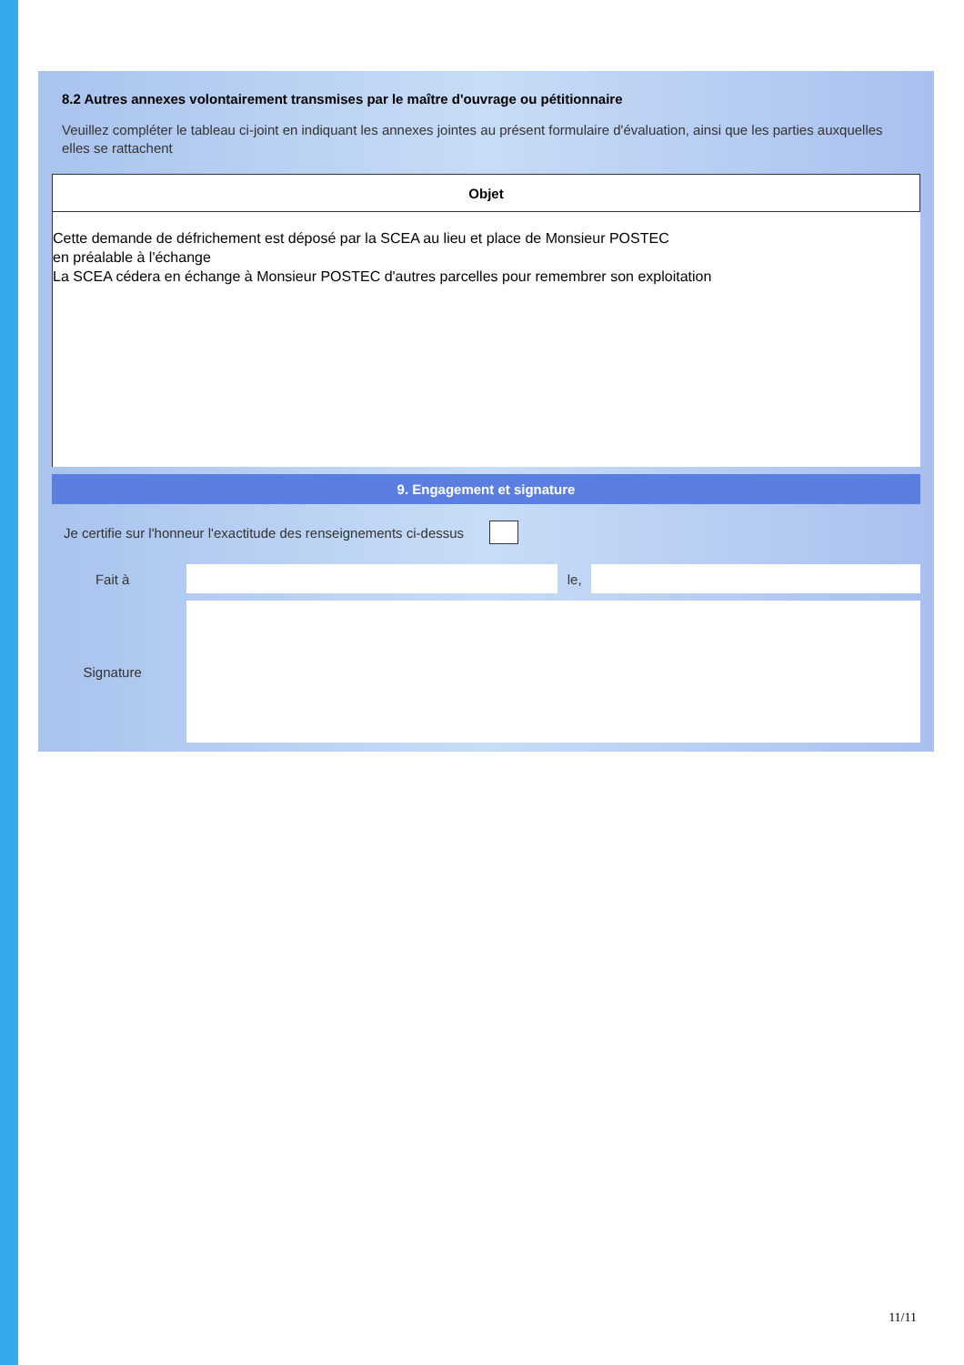8.2 Autres annexes volontairement transmises par le maître d'ouvrage ou pétitionnaire
Veuillez compléter le tableau ci-joint en indiquant les annexes jointes au présent formulaire d'évaluation, ainsi que les parties auxquelles elles se rattachent
| Objet |
| --- |
| Cette demande de défrichement est déposé par la SCEA au lieu et place de Monsieur POSTEC en préalable à l'échange La SCEA cédera en échange à Monsieur POSTEC d'autres parcelles pour remembrer son exploitation |
9. Engagement et signature
Je certifie sur l'honneur l'exactitude des renseignements ci-dessus
Fait à le,
Signature
11/11